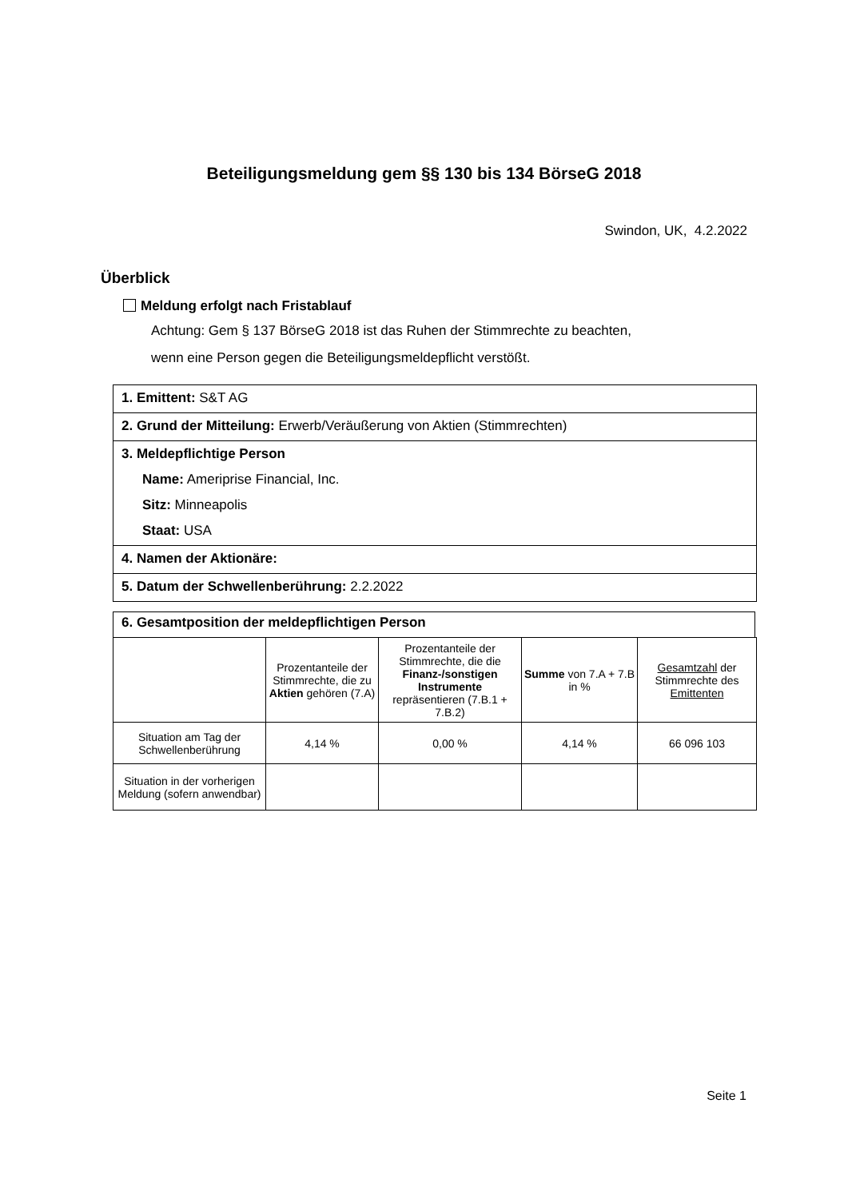Beteiligungsmeldung gem §§ 130 bis 134 BörseG 2018
Swindon, UK, 4.2.2022
Überblick
Meldung erfolgt nach Fristablauf
Achtung: Gem § 137 BörseG 2018 ist das Ruhen der Stimmrechte zu beachten,
wenn eine Person gegen die Beteiligungsmeldepflicht verstößt.
1. Emittent: S&T AG
2. Grund der Mitteilung: Erwerb/Veräußerung von Aktien (Stimmrechten)
3. Meldepflichtige Person
Name: Ameriprise Financial, Inc.
Sitz: Minneapolis
Staat: USA
4. Namen der Aktionäre:
5. Datum der Schwellenberührung: 2.2.2022
6. Gesamtposition der meldepflichtigen Person
| | Prozentanteile der Stimmrechte, die zu Aktien gehören (7.A) | Prozentanteile der Stimmrechte, die die Finanz-/sonstigen Instrumente repräsentieren (7.B.1 + 7.B.2) | Summe von 7.A + 7.B in % | Gesamtzahl der Stimmrechte des Emittenten |
| Situation am Tag der Schwellenberührung | 4,14 % | 0,00 % | 4,14 % | 66 096 103 |
| Situation in der vorherigen Meldung (sofern anwendbar) | | | | |
Seite 1